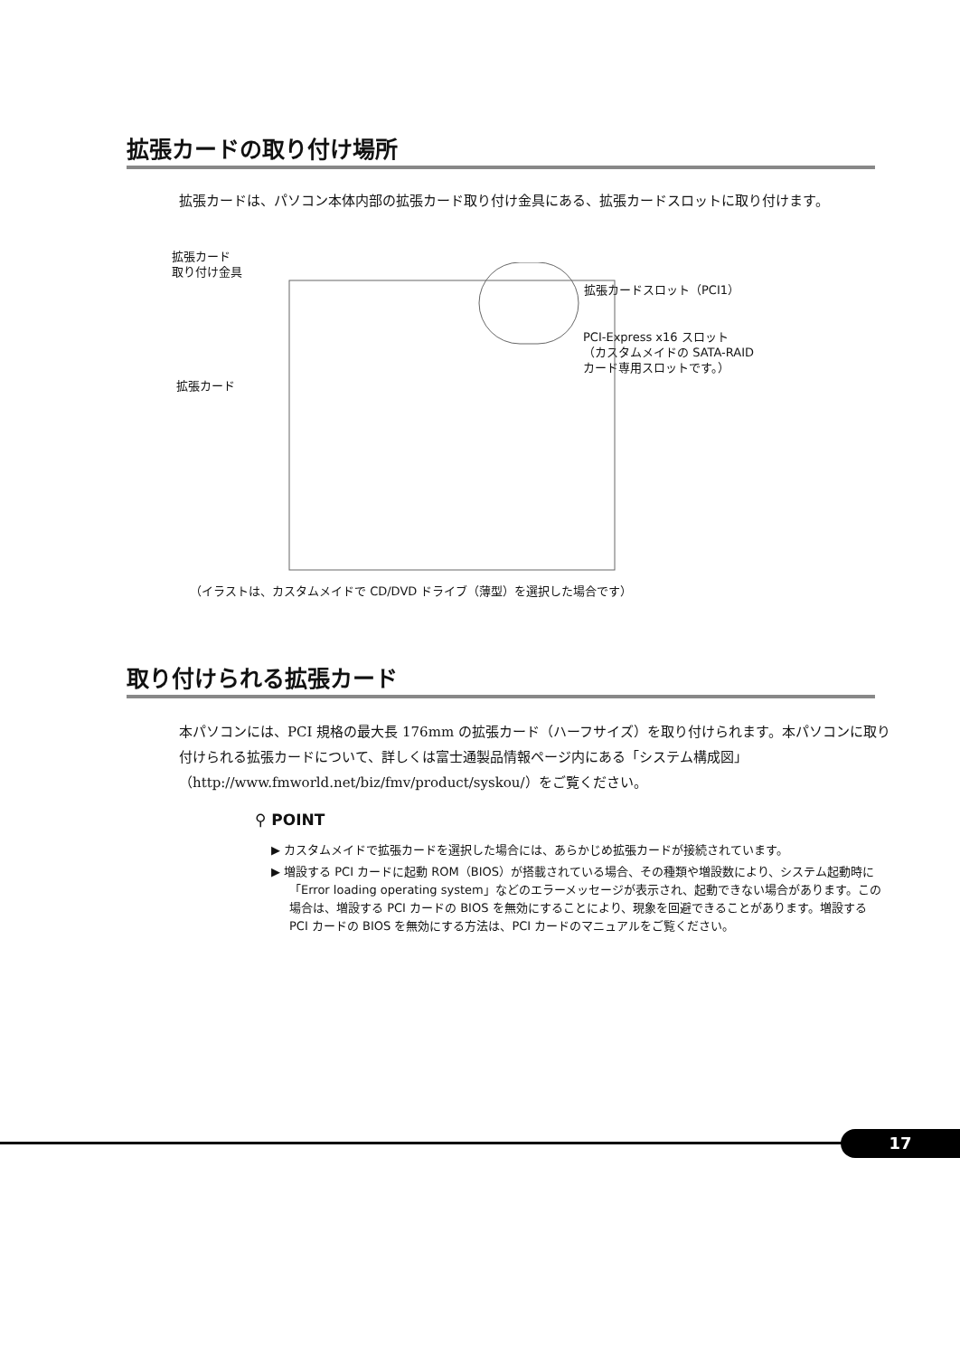拡張カードの取り付け場所
拡張カードは、パソコン本体内部の拡張カード取り付け金具にある、拡張カードスロットに取り付けます。
拡張カード
取り付け金具
拡張カードスロット（PCI1）
PCI-Express x16 スロット
（カスタムメイドの SATA-RAID
カード専用スロットです。）
拡張カード
（イラストは、カスタムメイドで CD/DVD ドライブ（薄型）を選択した場合です）
取り付けられる拡張カード
本パソコンには、PCI 規格の最大長 176mm の拡張カード（ハーフサイズ）を取り付けられます。本パソコンに取り付けられる拡張カードについて、詳しくは富士通製品情報ページ内にある「システム構成図」（http://www.fmworld.net/biz/fmv/product/syskou/）をご覧ください。
⚲ POINT
▶ カスタムメイドで拡張カードを選択した場合には、あらかじめ拡張カードが接続されています。
▶ 増設する PCI カードに起動 ROM（BIOS）が搭載されている場合、その種類や増設数により、システム起動時に「Error loading operating system」などのエラーメッセージが表示され、起動できない場合があります。この場合は、増設する PCI カードの BIOS を無効にすることにより、現象を回避できることがあります。増設する PCI カードの BIOS を無効にする方法は、PCI カードのマニュアルをご覧ください。
17